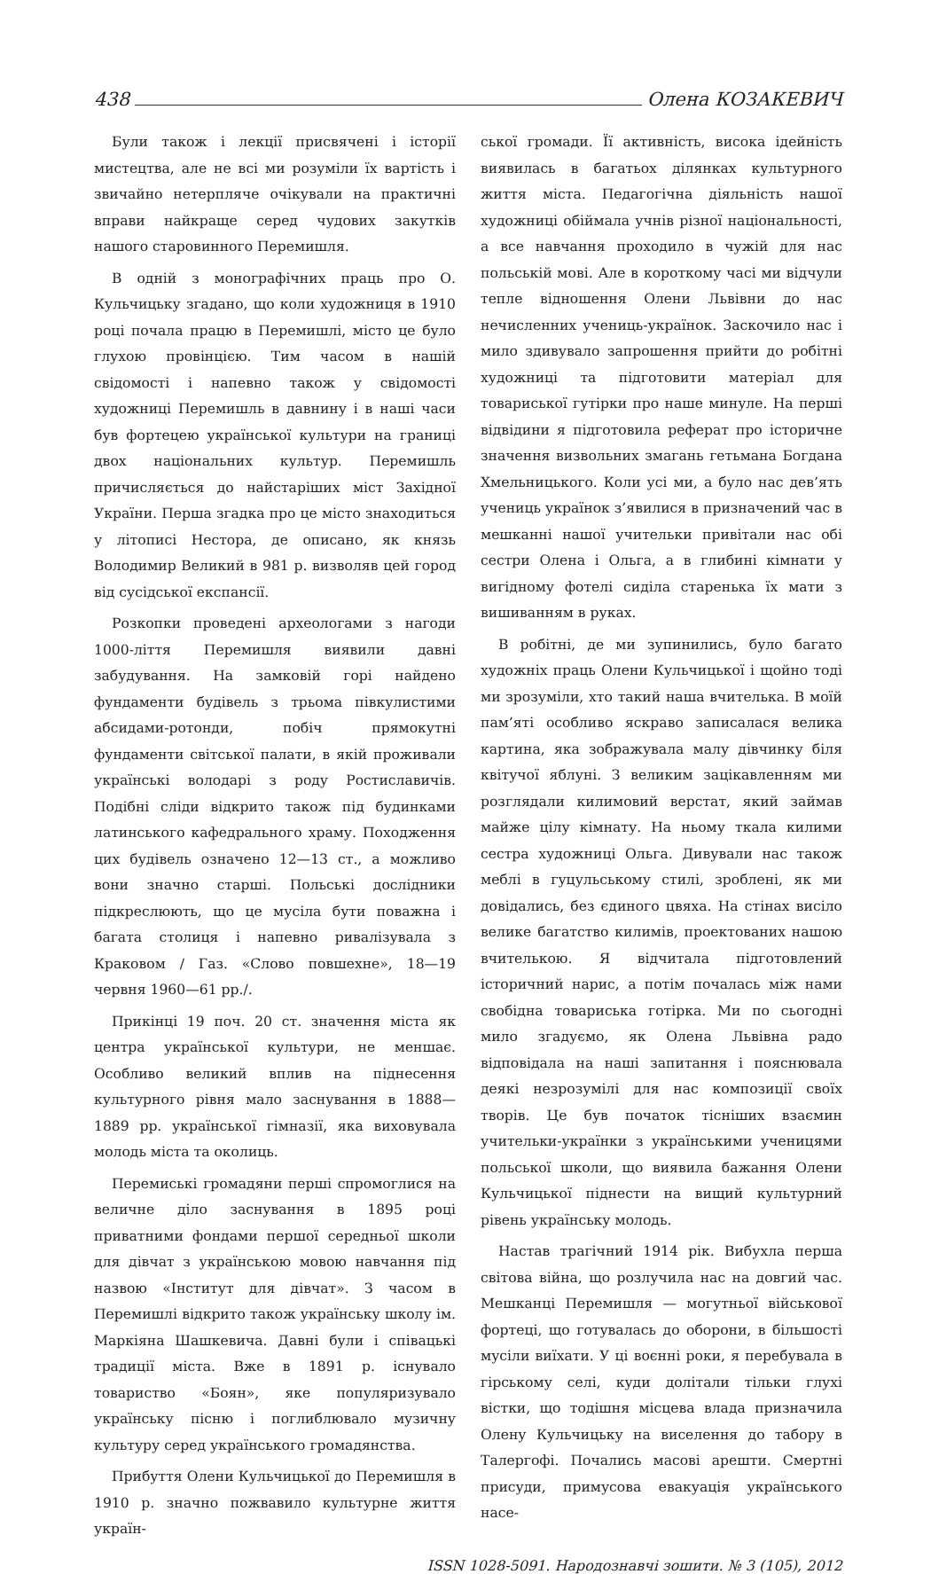438 Олена КОЗАКЕВИЧ
Були також і лекції присвячені і історії мистецтва, але не всі ми розуміли їх вартість і звичайно нетерпляче очікували на практичні вправи найкраще серед чудових закутків нашого старовинного Перемишля.
В одній з монографічних праць про О. Кульчицьку згадано, що коли художниця в 1910 році почала працю в Перемишлі, місто це було глухою провінцією. Тим часом в нашій свідомості і напевно також у свідомості художниці Перемишль в давнину і в наші часи був фортецею української культури на границі двох національних культур. Перемишль причисляється до найстаріших міст Західної України. Перша згадка про це місто знаходиться у літописі Нестора, де описано, як князь Володимир Великий в 981 р. визволяв цей город від сусідської експансії.
Розкопки проведені археологами з нагоди 1000-ліття Перемишля виявили давні забудування. На замковій горі найдено фундаменти будівель з трьома півкулистими абсидами-ротонди, побіч прямокутні фундаменти світської палати, в якій проживали українські володарі з роду Ростиславичів. Подібні сліди відкрито також під будинками латинського кафедрального храму. Походження цих будівель означено 12—13 ст., а можливо вони значно старші. Польські дослідники підкреслюють, що це мусіла бути поважна і багата столиця і напевно ривалізувала з Краковом / Газ. «Слово повшехне», 18—19 червня 1960—61 рр./.
Прикінці 19 поч. 20 ст. значення міста як центра української культури, не меншає. Особливо великий вплив на піднесення культурного рівня мало заснування в 1888—1889 рр. української гімназії, яка виховувала молодь міста та околиць.
Перемиські громадяни перші спромоглися на величне діло заснування в 1895 році приватними фондами першої середньої школи для дівчат з українською мовою навчання під назвою «Інститут для дівчат». З часом в Перемишлі відкрито також українську школу ім. Маркіяна Шашкевича. Давні були і співацькі традиції міста. Вже в 1891 р. існувало товариство «Боян», яке популяризувало українську пісню і поглиблювало музичну культуру серед українського громадянства.
Прибуття Олени Кульчицької до Перемишля в 1910 р. значно пожвавило культурне життя україн-
ської громади. Її активність, висока ідейність виявилась в багатьох ділянках культурного життя міста. Педагогічна діяльність нашої художниці обіймала учнів різної національності, а все навчання проходило в чужій для нас польській мові. Але в короткому часі ми відчули тепле відношення Олени Львівни до нас нечисленних учениць-українок. Заскочило нас і мило здивувало запрошення прийти до робітні художниці та підготовити матеріал для товариської гутірки про наше минуле. На перші відвідини я підготовила реферат про історичне значення визвольних змагань гетьмана Богдана Хмельницького. Коли усі ми, а було нас дев’ять учениць українок з’явилися в призначений час в мешканні нашої учительки привітали нас обі сестри Олена і Ольга, а в глибині кімнати у вигідному фотелі сиділа старенька їх мати з вишиванням в руках.
В робітні, де ми зупинились, було багато художніх праць Олени Кульчицької і щойно тоді ми зрозуміли, хто такий наша вчителька. В моїй пам’яті особливо яскраво записалася велика картина, яка зображувала малу дівчинку біля квітучої яблуні. З великим зацікавленням ми розглядали килимовий верстат, який займав майже цілу кімнату. На ньому ткала килими сестра художниці Ольга. Дивували нас також меблі в гуцульському стилі, зроблені, як ми довідались, без єдиного цвяха. На стінах висіло велике багатство килимів, проектованих нашою вчителькою. Я відчитала підготовлений історичний нарис, а потім почалась між нами свобідна товариська готірка. Ми по сьогодні мило згадуємо, як Олена Львівна радо відповідала на наші запитання і пояснювала деякі незрозумілі для нас композиції своїх творів. Це був початок тісніших взаємин учительки-українки з українськими ученицями польської школи, що виявила бажання Олени Кульчицької піднести на вищий культурний рівень українську молодь.
Настав трагічний 1914 рік. Вибухла перша світова війна, що розлучила нас на довгий час. Мешканці Перемишля — могутньої військової фортеці, що готувалась до оборони, в більшості мусіли виїхати. У ці воєнні роки, я перебувала в гірському селі, куди долітали тільки глухі вістки, що тодішня місцева влада призначила Олену Кульчицьку на виселення до табору в Талергофі. Почались масові арешти. Смертні присуди, примусова евакуація українського насе-
ISSN 1028-5091. Народознавчі зошити. № 3 (105), 2012